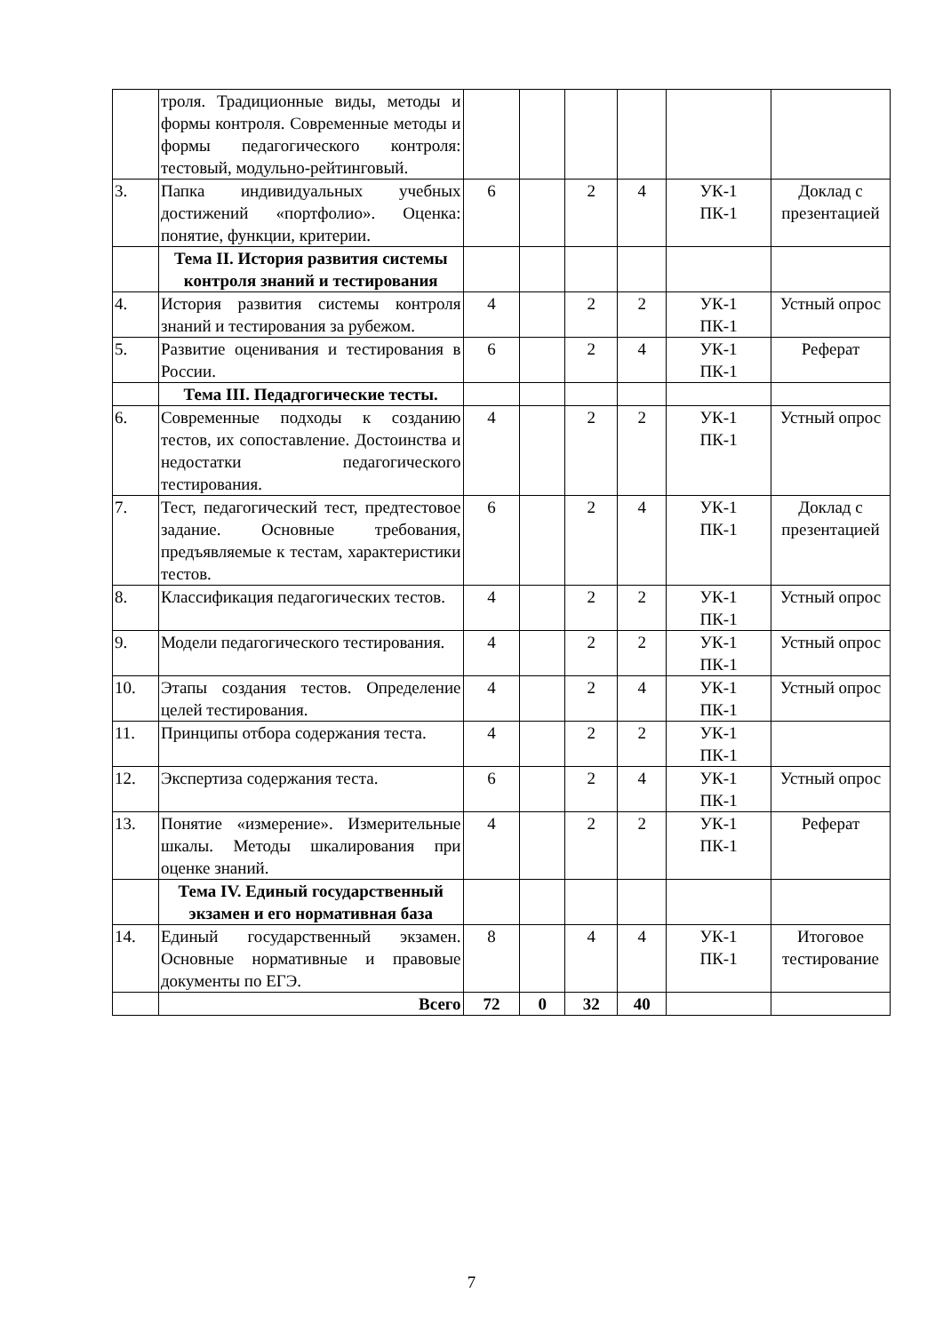| | троля. Традиционные виды, методы и формы контроля. Современные методы и формы педагогического контроля: тестовый, модульно-рейтинговый. | | | | | | |
| 3. | Папка индивидуальных учебных достижений «портфолио». Оценка: понятие, функции, критерии. | 6 | | 2 | 4 | УК-1 ПК-1 | Доклад с презентацией |
| | Тема II. История развития системы контроля знаний и тестирования | | | | | | |
| 4. | История развития системы контроля знаний и тестирования за рубежом. | 4 | | 2 | 2 | УК-1 ПК-1 | Устный опрос |
| 5. | Развитие оценивания и тестирования в России. | 6 | | 2 | 4 | УК-1 ПК-1 | Реферат |
| | Тема III. Педадгогические тесты. | | | | | | |
| 6. | Современные подходы к созданию тестов, их сопоставление. Достоинства и недостатки педагогического тестирования. | 4 | | 2 | 2 | УК-1 ПК-1 | Устный опрос |
| 7. | Тест, педагогический тест, предтестовое задание. Основные требования, предъявляемые к тестам, характеристики тестов. | 6 | | 2 | 4 | УК-1 ПК-1 | Доклад с презентацией |
| 8. | Классификация педагогических тестов. | 4 | | 2 | 2 | УК-1 ПК-1 | Устный опрос |
| 9. | Модели педагогического тестирования. | 4 | | 2 | 2 | УК-1 ПК-1 | Устный опрос |
| 10. | Этапы создания тестов. Определение целей тестирования. | 4 | | 2 | 4 | УК-1 ПК-1 | Устный опрос |
| 11. | Принципы отбора содержания теста. | 4 | | 2 | 2 | УК-1 ПК-1 | |
| 12. | Экспертиза содержания теста. | 6 | | 2 | 4 | УК-1 ПК-1 | Устный опрос |
| 13. | Понятие «измерение». Измерительные шкалы. Методы шкалирования при оценке знаний. | 4 | | 2 | 2 | УК-1 ПК-1 | Реферат |
| | Тема IV. Единый государственный экзамен и его нормативная база | | | | | | |
| 14. | Единый государственный экзамен. Основные нормативные и правовые документы по ЕГЭ. | 8 | | 4 | 4 | УК-1 ПК-1 | Итоговое тестирование |
| | Всего | 72 | 0 | 32 | 40 | | |
7